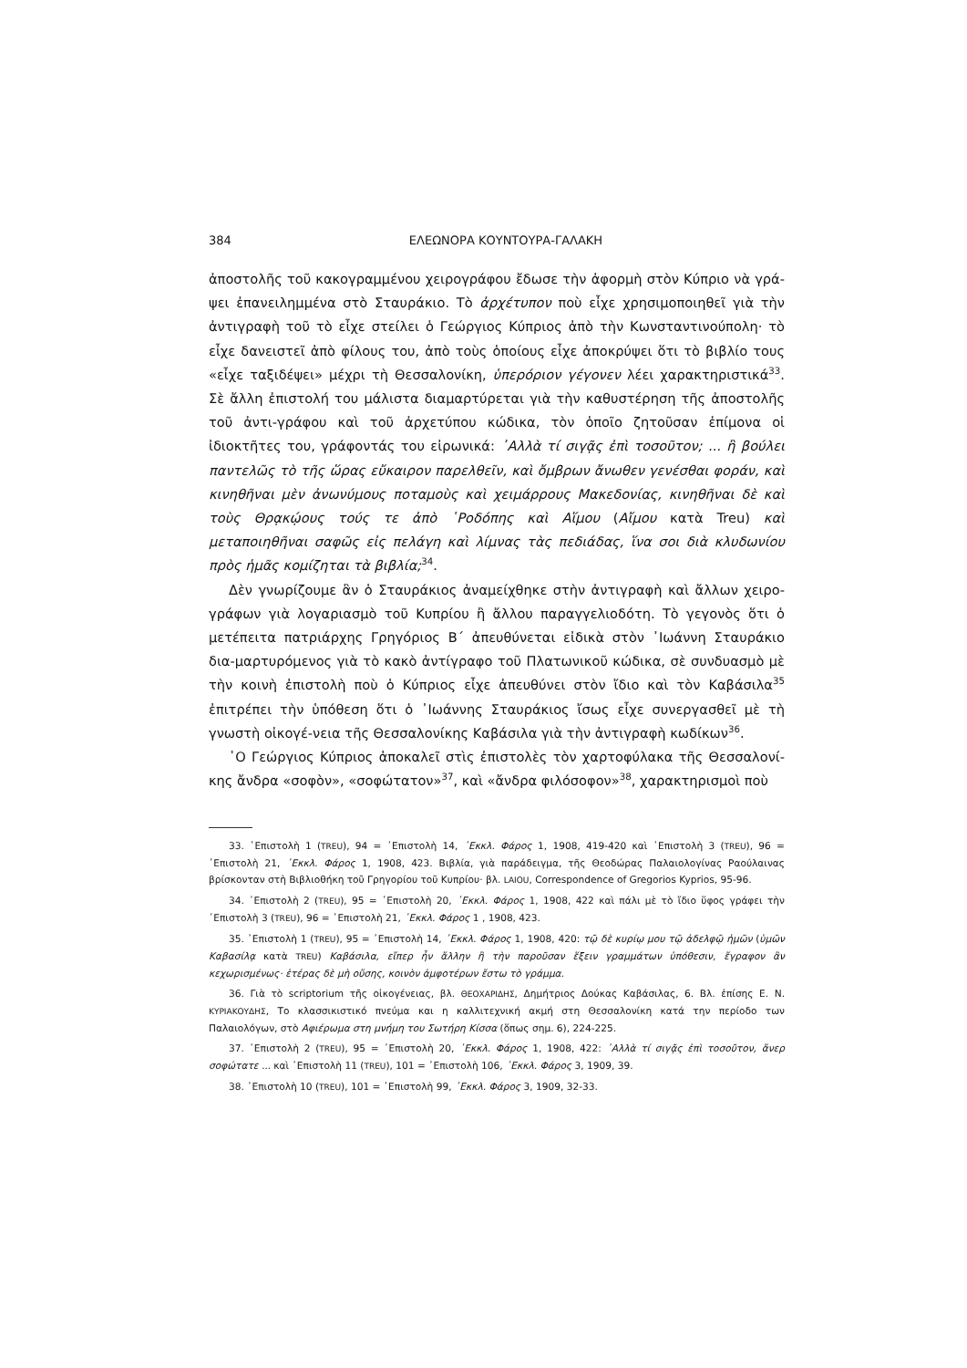384 ΕΛΕΩΝΟΡΑ ΚΟΥΝΤΟΥΡΑ-ΓΑΛΑΚΗ
ἀποστολῆς τοῦ κακογραμμένου χειρογράφου ἔδωσε τὴν ἀφορμὴ στὸν Κύπριο νὰ γρά-ψει ἐπανειλημμένα στὸ Σταυράκιο. Τὸ ἀρχέτυπον ποὺ εἶχε χρησιμοποιηθεῖ γιὰ τὴν ἀντιγραφὴ τοῦ τὸ εἶχε στείλει ὁ Γεώργιος Κύπριος ἀπὸ τὴν Κωνσταντινούπολη· τὸ εἶχε δανειστεῖ ἀπὸ φίλους του, ἀπὸ τοὺς ὁποίους εἶχε ἀποκρύψει ὅτι τὸ βιβλίο τους «εἶχε ταξιδέψει» μέχρι τὴ Θεσσαλονίκη, ὑπερόριον γέγονεν λέει χαρακτηριστικά<sup>33</sup>. Σὲ ἄλλη ἐπιστολή του μάλιστα διαμαρτύρεται γιὰ τὴν καθυστέρηση τῆς ἀποστολῆς τοῦ ἀντι-γράφου καὶ τοῦ ἀρχετύπου κώδικα, τὸν ὁποῖο ζητοῦσαν ἐπίμονα οἱ ἰδιοκτῆτες του, γράφοντάς του εἰρωνικά: ᾽Αλλὰ τί σιγᾷς ἐπὶ τοσοῦτον; ... ἢ βούλει παντελῶς τὸ τῆς ὥρας εὔκαιρον παρελθεῖν, καὶ ὄμβρων ἄνωθεν γενέσθαι φοράν, καὶ κινηθῆναι μὲν ἀνωνύμους ποταμοὺς καὶ χειμάρρους Μακεδονίας, κινηθῆναι δὲ καὶ τοὺς Θρᾳκῴους τούς τε ἀπὸ ῾Ροδόπης καὶ Αἵμου (Αἴμου κατὰ Treu) καὶ μεταποιηθῆναι σαφῶς εἰς πελάγη καὶ λίμνας τὰς πεδιάδας, ἵνα σοι διὰ κλυδωνίου πρὸς ἡμᾶς κομίζηται τὰ βιβλία;<sup>34</sup>.
Δὲν γνωρίζουμε ἂν ὁ Σταυράκιος ἀναμείχθηκε στὴν ἀντιγραφὴ καὶ ἄλλων χειρο-γράφων γιὰ λογαριασμὸ τοῦ Κυπρίου ἢ ἄλλου παραγγελιοδότη. Τὸ γεγονὸς ὅτι ὁ μετέπειτα πατριάρχης Γρηγόριος Β΄ ἀπευθύνεται εἰδικὰ στὸν ᾽Ιωάννη Σταυράκιο δια-μαρτυρόμενος γιὰ τὸ κακὸ ἀντίγραφο τοῦ Πλατωνικοῦ κώδικα, σὲ συνδυασμὸ μὲ τὴν κοινὴ ἐπιστολὴ ποὺ ὁ Κύπριος εἶχε ἀπευθύνει στὸν ἴδιο καὶ τὸν Καβάσιλα<sup>35</sup> ἐπιτρέπει τὴν ὑπόθεση ὅτι ὁ ᾽Ιωάννης Σταυράκιος ἴσως εἶχε συνεργασθεῖ μὲ τὴ γνωστὴ οἰκογέ-νεια τῆς Θεσσαλονίκης Καβάσιλα γιὰ τὴν ἀντιγραφὴ κωδίκων<sup>36</sup>.
῾Ο Γεώργιος Κύπριος ἀποκαλεῖ στὶς ἐπιστολὲς τὸν χαρτοφύλακα τῆς Θεσσαλονί-κης ἄνδρα «σοφὸν», «σοφώτατον»<sup>37</sup>, καὶ «ἄνδρα φιλόσοφον»<sup>38</sup>, χαρακτηρισμοὶ ποὺ
33. ᾽Επιστολὴ 1 (TREU), 94 = ᾽Επιστολὴ 14, ᾽Εκκλ. Φάρος 1, 1908, 419-420 καὶ ᾽Επιστολὴ 3 (TREU), 96 = ᾽Επιστολὴ 21, ᾽Εκκλ. Φάρος 1, 1908, 423. Βιβλία, γιὰ παράδειγμα, τῆς Θεοδώρας Παλαιολογίνας Ραούλαινας βρίσκονταν στὴ Βιβλιοθήκη τοῦ Γρηγορίου τοῦ Κυπρίου· βλ. LAIOU, Correspondence of Gregorios Kyprios, 95-96.
34. ᾽Επιστολὴ 2 (TREU), 95 = ᾽Επιστολὴ 20, ᾽Εκκλ. Φάρος 1, 1908, 422 καὶ πάλι μὲ τὸ ἴδιο ὕφος γράφει τὴν ᾽Επιστολὴ 3 (TREU), 96 = ᾽Επιστολὴ 21, ᾽Εκκλ. Φάρος 1 , 1908, 423.
35. ᾽Επιστολὴ 1 (TREU), 95 = ᾽Επιστολὴ 14, ᾽Εκκλ. Φάρος 1, 1908, 420: τῷ δὲ κυρίῳ μου τῷ ἀδελφῷ ἡμῶν (ὑμῶν Καβασίλᾳ κατὰ TREU) Καβάσιλα, εἴπερ ἦν ἄλλην ἢ τὴν παροῦσαν ἕξειν γραμμάτων ὑπόθεσιν, ἔγραφον ἂν κεχωρισμένως· ἑτέρας δὲ μὴ οὔσης, κοινὸν ἀμφοτέρων ἔστω τὸ γράμμα.
36. Γιὰ τὸ scriptorium τῆς οἰκογένειας, βλ. ΘΕΟΧΑΡΙΔΗΣ, Δημήτριος Δούκας Καβάσιλας, 6. Βλ. ἐπίσης Ε. Ν. ΚΥΡΙΑΚΟΥΔΗΣ, Το κλασσικιστικό πνεύμα και η καλλιτεχνική ακμή στη Θεσσαλονίκη κατά την περίοδο των Παλαιολόγων, στὸ Αφιέρωμα στη μνήμη του Σωτήρη Κίσσα (ὅπως σημ. 6), 224-225.
37. ᾽Επιστολὴ 2 (TREU), 95 = ᾽Επιστολὴ 20, ᾽Εκκλ. Φάρος 1, 1908, 422: ᾽Αλλὰ τί σιγᾷς ἐπὶ τοσοῦτον, ἄνερ σοφώτατε ... καὶ ᾽Επιστολὴ 11 (TREU), 101 = ᾽Επιστολὴ 106, ᾽Εκκλ. Φάρος 3, 1909, 39.
38. ᾽Επιστολὴ 10 (TREU), 101 = ᾽Επιστολὴ 99, ᾽Εκκλ. Φάρος 3, 1909, 32-33.